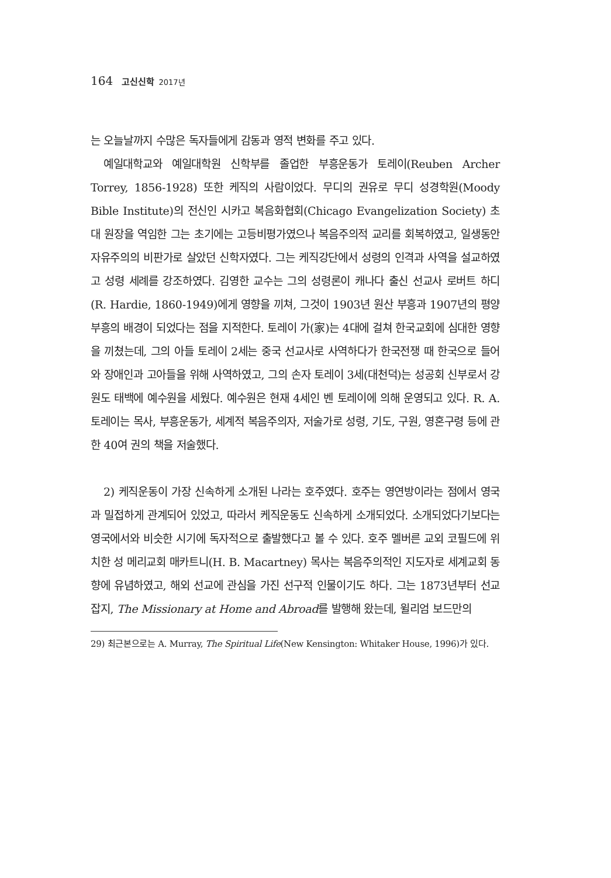164 고신신학 2017년
는 오늘날까지 수많은 독자들에게 감동과 영적 변화를 주고 있다.
예일대학교와 예일대학원 신학부를 졸업한 부흥운동가 토레이(Reuben Archer Torrey, 1856-1928) 또한 케직의 사람이었다. 무디의 권유로 무디 성경학원(Moody Bible Institute)의 전신인 시카고 복음화협회(Chicago Evangelization Society) 초대 원장을 역임한 그는 초기에는 고등비평가였으나 복음주의적 교리를 회복하였고, 일생동안 자유주의의 비판가로 살았던 신학자였다. 그는 케직강단에서 성령의 인격과 사역을 설교하였고 성령 세례를 강조하였다. 김영한 교수는 그의 성령론이 캐나다 출신 선교사 로버트 하디(R. Hardie, 1860-1949)에게 영향을 끼쳐, 그것이 1903년 원산 부흥과 1907년의 평양부흥의 배경이 되었다는 점을 지적한다. 토레이 가(家)는 4대에 걸쳐 한국교회에 심대한 영향을 끼쳤는데, 그의 아들 토레이 2세는 중국 선교사로 사역하다가 한국전쟁 때 한국으로 들어와 장애인과 고아들을 위해 사역하였고, 그의 손자 토레이 3세(대천덕)는 성공회 신부로서 강원도 태백에 예수원을 세웠다. 예수원은 현재 4세인 벤 토레이에 의해 운영되고 있다. R. A. 토레이는 목사, 부흥운동가, 세계적 복음주의자, 저술가로 성령, 기도, 구원, 영혼구령 등에 관한 40여 권의 책을 저술했다.
2) 케직운동이 가장 신속하게 소개된 나라는 호주였다. 호주는 영연방이라는 점에서 영국과 밀접하게 관계되어 있었고, 따라서 케직운동도 신속하게 소개되었다. 소개되었다기보다는 영국에서와 비슷한 시기에 독자적으로 출발했다고 볼 수 있다. 호주 멜버른 교외 코필드에 위치한 성 메리교회 매카트니(H. B. Macartney) 목사는 복음주의적인 지도자로 세계교회 동향에 유념하였고, 해외 선교에 관심을 가진 선구적 인물이기도 하다. 그는 1873년부터 선교잡지, The Missionary at Home and Abroad를 발행해 왔는데, 윌리엄 보드만의
29) 최근본으로는 A. Murray, The Spiritual Life(New Kensington: Whitaker House, 1996)가 있다.